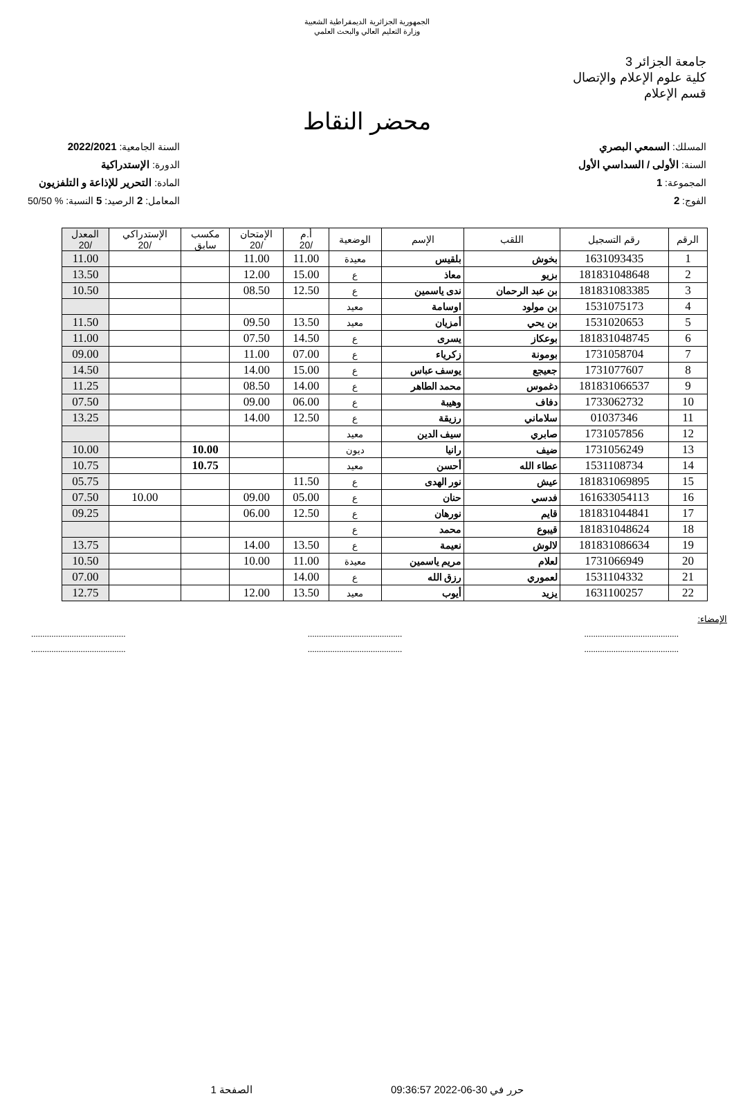الجمهورية الجزائرية الديمقراطية الشعبية
وزارة التعليم العالي والبحث العلمي
جامعة الجزائر 3
كلية علوم الإعلام والإتصال
قسم الإعلام
محضر النقاط
المسلك: السمعي البصري
السنة: الأولى / السداسي الأول
المجموعة: 1
الفوج: 2
السنة الجامعية: 2022/2021
الدورة: الإستدراكية
المادة: التحرير للإذاعة و التلفزيون
المعامل: 2 الرصيد: 5 النسبة: % 50/50
| الرقم | رقم التسجيل | اللقب | الإسم | الوضعية | أ.م /20 | الإمتحان /20 | مكسب سابق | الإستدراكي /20 | المعدل /20 |
| --- | --- | --- | --- | --- | --- | --- | --- | --- | --- |
| 1 | 1631093435 | بخوش | بلقيس | معيدة | 11.00 | 11.00 | | | 11.00 |
| 2 | 181831048648 | بزيو | معاذ | ع | 15.00 | 12.00 | | | 13.50 |
| 3 | 181831083385 | بن عبد الرحمان | ندى ياسمين | ع | 12.50 | 08.50 | | | 10.50 |
| 4 | 1531075173 | بن مولود | اوسامة | معيد | | | | | |
| 5 | 1531020653 | بن يحي | أمزيان | معيد | 13.50 | 09.50 | | | 11.50 |
| 6 | 181831048745 | بوعكاز | يسرى | ع | 14.50 | 07.50 | | | 11.00 |
| 7 | 1731058704 | بومونة | زكرياء | ع | 07.00 | 11.00 | | | 09.00 |
| 8 | 1731077607 | جعيجع | يوسف عباس | ع | 15.00 | 14.00 | | | 14.50 |
| 9 | 181831066537 | دغموس | محمد الطاهر | ع | 14.00 | 08.50 | | | 11.25 |
| 10 | 1733062732 | دفاف | وهيبة | ع | 06.00 | 09.00 | | | 07.50 |
| 11 | 01037346 | سلاماني | رزيقة | ع | 12.50 | 14.00 | | | 13.25 |
| 12 | 1731057856 | صابري | سيف الدين | معيد | | | | | |
| 13 | 1731056249 | ضيف | رانيا | ديون | | | 10.00 | | 10.00 |
| 14 | 1531108734 | عطاء الله | أحسن | معيد | | | 10.75 | | 10.75 |
| 15 | 181831069895 | عيش | نور الهدى | ع | 11.50 | | | | 05.75 |
| 16 | 161633054113 | فدسي | حنان | ع | 05.00 | 09.00 | | 10.00 | 07.50 |
| 17 | 181831044841 | قايم | نورهان | ع | 12.50 | 06.00 | | | 09.25 |
| 18 | 181831048624 | قيبوع | محمد | ع | | | | | |
| 19 | 181831086634 | لالوش | نعيمة | ع | 13.50 | 14.00 | | | 13.75 |
| 20 | 1731066949 | لعلام | مريم ياسمين | معيدة | 11.00 | 10.00 | | | 10.50 |
| 21 | 1531104332 | لعموري | رزق الله | ع | 14.00 | | | | 07.00 |
| 22 | 1631100257 | يزيد | أيوب | معيد | 13.50 | 12.00 | | | 12.75 |
الإمضاء:
.......................................... .......................................... ..........................................
.......................................... .......................................... ..........................................
حرر في 30-06-2022 09:36:57 الصفحة 1